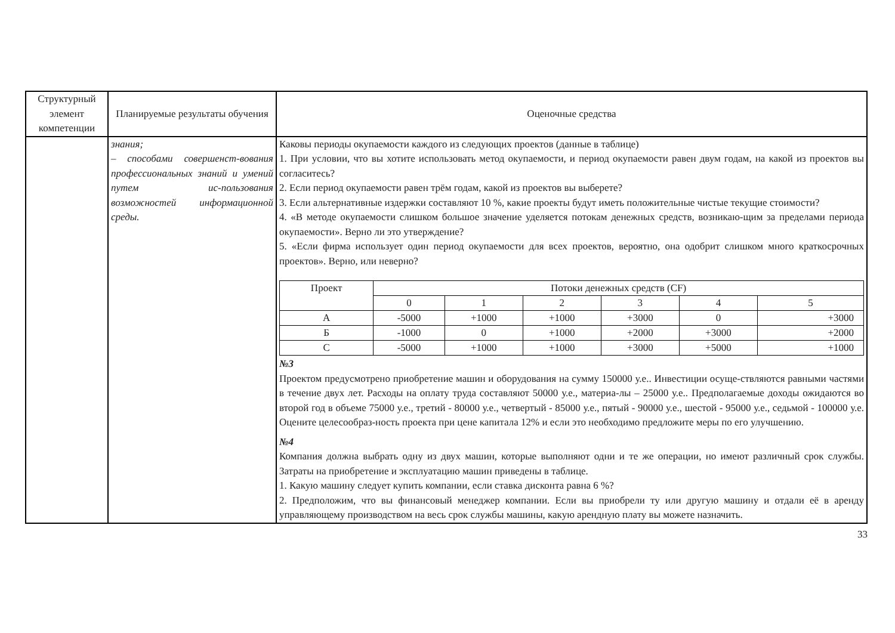| Структурный элемент компетенции | Планируемые результаты обучения | Оценочные средства |
| --- | --- | --- |
| | знания; – способами совершенст-вования профессиональных знаний и умений путем ис-пользования возможностей информационной среды. | Каковы периоды окупаемости каждого из следующих проектов (данные в таблице) 1. При условии, что вы хотите использовать метод окупаемости, и период окупаемости равен двум годам, на какой из проектов вы согласитесь? 2. Если период окупаемости равен трём годам, какой из проектов вы выберете? 3. Если альтернативные издержки составляют 10 %, какие проекты будут иметь положительные чистые текущие стоимости? 4. «В методе окупаемости слишком большое значение уделяется потокам денежных средств, возникаю-щим за пределами периода окупаемости». Верно ли это утверждение? 5. «Если фирма использует один период окупаемости для всех проектов, вероятно, она одобрит слишком много краткосрочных проектов». Верно, или неверно? / Проект / Потоки денежных средств (CF) / / / / / / / / 0 / 1 / 2 / 3 / 4 / 5 / / А / -5000 / +1000 / +1000 / +3000 / 0 / +3000 / / Б / -1000 / 0 / +1000 / +2000 / +3000 / +2000 / / С / -5000 / +1000 / +1000 / +3000 / +5000 / +1000 / №3 Проектом предусмотрено приобретение машин и оборудования на сумму 150000 у.е.. Инвестиции осуще-ствляются равными частями в течение двух лет. Расходы на оплату труда составляют 50000 у.е., материа-лы – 25000 у.е.. Предполагаемые доходы ожидаются во второй год в объеме 75000 у.е., третий - 80000 у.е., четвертый - 85000 у.е., пятый - 90000 у.е., шестой - 95000 у.е., седьмой - 100000 у.е. Оцените целесообраз-ность проекта при цене капитала 12% и если это необходимо предложите меры по его улучшению. №4 Компания должна выбрать одну из двух машин, которые выполняют одни и те же операции, но имеют различный срок службы. Затраты на приобретение и эксплуатацию машин приведены в таблице. 1. Какую машину следует купить компании, если ставка дисконта равна 6 %? 2. Предположим, что вы финансовый менеджер компании. Если вы приобрели ту или другую машину и отдали её в аренду управляющему производством на весь срок службы машины, какую арендную плату вы можете назначить. |
33